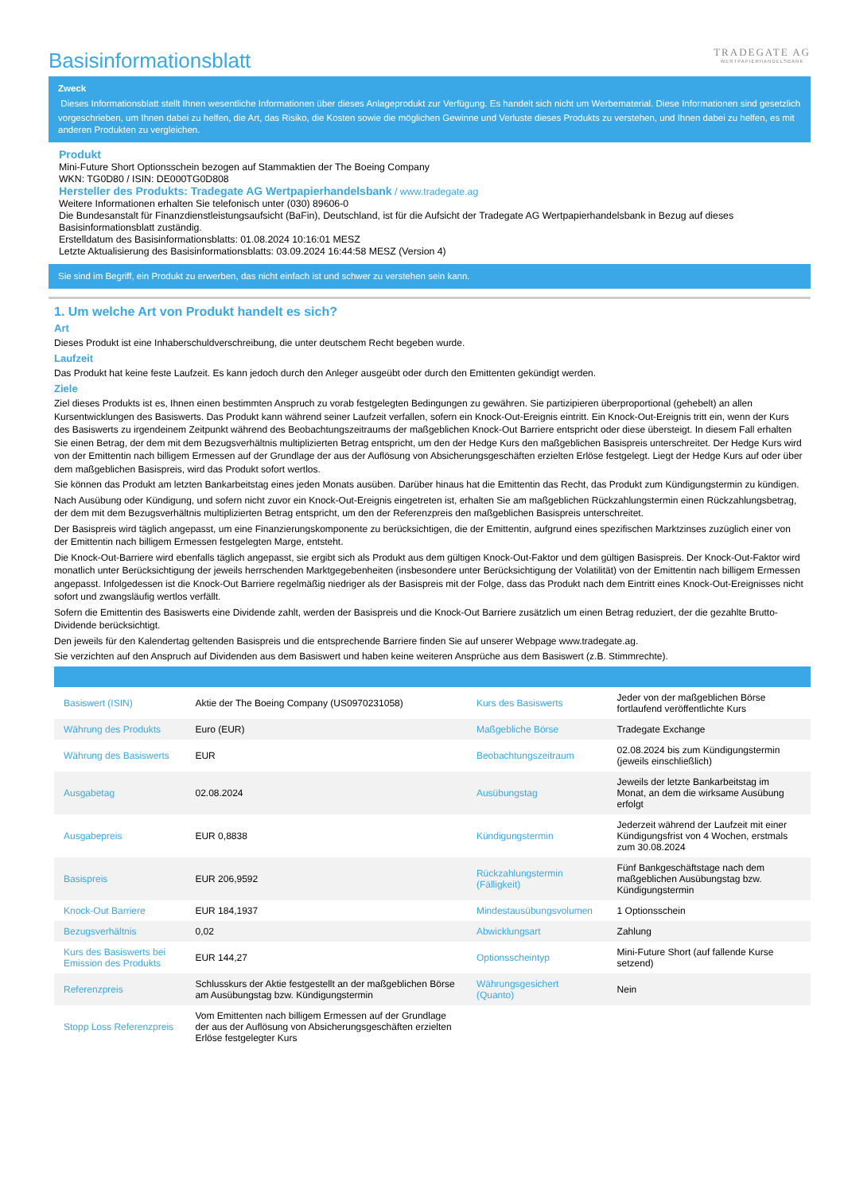Basisinformationsblatt
TRADEGATE AG
WERTPAPIERHANDELSBANK
Zweck
Dieses Informationsblatt stellt Ihnen wesentliche Informationen über dieses Anlageprodukt zur Verfügung. Es handelt sich nicht um Werbematerial. Diese Informationen sind gesetzlich vorgeschrieben, um Ihnen dabei zu helfen, die Art, das Risiko, die Kosten sowie die möglichen Gewinne und Verluste dieses Produkts zu verstehen, und Ihnen dabei zu helfen, es mit anderen Produkten zu vergleichen.
Produkt
Mini-Future Short Optionsschein bezogen auf Stammaktien der The Boeing Company
WKN: TG0D80 / ISIN: DE000TG0D808
Hersteller des Produkts: Tradegate AG Wertpapierhandelsbank / www.tradegate.ag
Weitere Informationen erhalten Sie telefonisch unter (030) 89606-0
Die Bundesanstalt für Finanzdienstleistungsaufsicht (BaFin), Deutschland, ist für die Aufsicht der Tradegate AG Wertpapierhandelsbank in Bezug auf dieses Basisinformationsblatt zuständig.
Erstelldatum des Basisinformationsblatts: 01.08.2024 10:16:01 MESZ
Letzte Aktualisierung des Basisinformationsblatts: 03.09.2024 16:44:58 MESZ (Version 4)
Sie sind im Begriff, ein Produkt zu erwerben, das nicht einfach ist und schwer zu verstehen sein kann.
1. Um welche Art von Produkt handelt es sich?
Art
Dieses Produkt ist eine Inhaberschuldverschreibung, die unter deutschem Recht begeben wurde.
Laufzeit
Das Produkt hat keine feste Laufzeit. Es kann jedoch durch den Anleger ausgeübt oder durch den Emittenten gekündigt werden.
Ziele
Ziel dieses Produkts ist es, Ihnen einen bestimmten Anspruch zu vorab festgelegten Bedingungen zu gewähren. Sie partizipieren überproportional (gehebelt) an allen Kursentwicklungen des Basiswerts. Das Produkt kann während seiner Laufzeit verfallen, sofern ein Knock-Out-Ereignis eintritt. Ein Knock-Out-Ereignis tritt ein, wenn der Kurs des Basiswerts zu irgendeinem Zeitpunkt während des Beobachtungszeitraums der maßgeblichen Knock-Out Barriere entspricht oder diese übersteigt. In diesem Fall erhalten Sie einen Betrag, der dem mit dem Bezugsverhältnis multiplizierten Betrag entspricht, um den der Hedge Kurs den maßgeblichen Basispreis unterschreitet. Der Hedge Kurs wird von der Emittentin nach billigem Ermessen auf der Grundlage der aus der Auflösung von Absicherungsgeschäften erzielten Erlöse festgelegt. Liegt der Hedge Kurs auf oder über dem maßgeblichen Basispreis, wird das Produkt sofort wertlos.
Sie können das Produkt am letzten Bankarbeitstag eines jeden Monats ausüben. Darüber hinaus hat die Emittentin das Recht, das Produkt zum Kündigungstermin zu kündigen.
Nach Ausübung oder Kündigung, und sofern nicht zuvor ein Knock-Out-Ereignis eingetreten ist, erhalten Sie am maßgeblichen Rückzahlungstermin einen Rückzahlungsbetrag, der dem mit dem Bezugsverhältnis multiplizierten Betrag entspricht, um den der Referenzpreis den maßgeblichen Basispreis unterschreitet.
Der Basispreis wird täglich angepasst, um eine Finanzierungskomponente zu berücksichtigen, die der Emittentin, aufgrund eines spezifischen Marktzinses zuzüglich einer von der Emittentin nach billigem Ermessen festgelegten Marge, entsteht.
Die Knock-Out-Barriere wird ebenfalls täglich angepasst, sie ergibt sich als Produkt aus dem gültigen Knock-Out-Faktor und dem gültigen Basispreis. Der Knock-Out-Faktor wird monatlich unter Berücksichtigung der jeweils herrschenden Marktgegebenheiten (insbesondere unter Berücksichtigung der Volatilität) von der Emittentin nach billigem Ermessen angepasst. Infolgedessen ist die Knock-Out Barriere regelmäßig niedriger als der Basispreis mit der Folge, dass das Produkt nach dem Eintritt eines Knock-Out-Ereignisses nicht sofort und zwangsläufig wertlos verfällt.
Sofern die Emittentin des Basiswerts eine Dividende zahlt, werden der Basispreis und die Knock-Out Barriere zusätzlich um einen Betrag reduziert, der die gezahlte Brutto-Dividende berücksichtigt.
Den jeweils für den Kalendertag geltenden Basispreis und die entsprechende Barriere finden Sie auf unserer Webpage www.tradegate.ag.
Sie verzichten auf den Anspruch auf Dividenden aus dem Basiswert und haben keine weiteren Ansprüche aus dem Basiswert (z.B. Stimmrechte).
| Basiswert (ISIN) | Aktie der The Boeing Company (US0970231058) | Kurs des Basiswerts | Jeder von der maßgeblichen Börse fortlaufend veröffentlichte Kurs |
| Währung des Produkts | Euro (EUR) | Maßgebliche Börse | Tradegate Exchange |
| Währung des Basiswerts | EUR | Beobachtungszeitraum | 02.08.2024 bis zum Kündigungstermin (jeweils einschließlich) |
| Ausgabetag | 02.08.2024 | Ausübungstag | Jeweils der letzte Bankarbeitstag im Monat, an dem die wirksame Ausübung erfolgt |
| Ausgabepreis | EUR 0,8838 | Kündigungstermin | Jederzeit während der Laufzeit mit einer Kündigungsfrist von 4 Wochen, erstmals zum 30.08.2024 |
| Basispreis | EUR 206,9592 | Rückzahlungstermin (Fälligkeit) | Fünf Bankgeschäftstage nach dem maßgeblichen Ausübungstag bzw. Kündigungstermin |
| Knock-Out Barriere | EUR 184,1937 | Mindestausübungsvolumen | 1 Optionsschein |
| Bezugsverhältnis | 0,02 | Abwicklungsart | Zahlung |
| Kurs des Basiswerts bei Emission des Produkts | EUR 144,27 | Optionsscheintyp | Mini-Future Short (auf fallende Kurse setzend) |
| Referenzpreis | Schlusskurs der Aktie festgestellt an der maßgeblichen Börse am Ausübungstag bzw. Kündigungstermin | Währungsgesichert (Quanto) | Nein |
| Stopp Loss Referenzpreis | Vom Emittenten nach billigem Ermessen auf der Grundlage der aus der Auflösung von Absicherungsgeschäften erzielten Erlöse festgelegter Kurs | | |